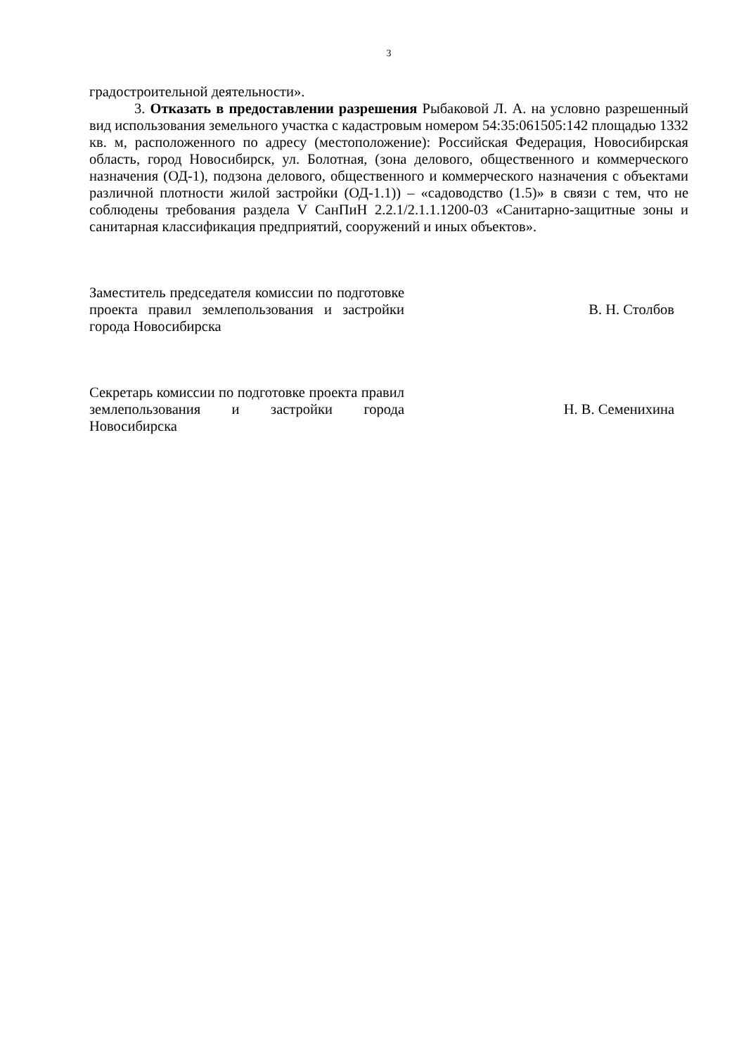3
градостроительной деятельности».
3. Отказать в предоставлении разрешения Рыбаковой Л. А. на условно разрешенный вид использования земельного участка с кадастровым номером 54:35:061505:142 площадью 1332 кв. м, расположенного по адресу (местоположение): Российская Федерация, Новосибирская область, город Новосибирск, ул. Болотная, (зона делового, общественного и коммерческого назначения (ОД-1), подзона делового, общественного и коммерческого назначения с объектами различной плотности жилой застройки (ОД-1.1)) – «садоводство (1.5)» в связи с тем, что не соблюдены требования раздела V СанПиН 2.2.1/2.1.1.1200-03 «Санитарно-защитные зоны и санитарная классификация предприятий, сооружений и иных объектов».
Заместитель председателя комиссии по подготовке проекта правил землепользования и застройки города Новосибирска
В. Н. Столбов
Секретарь комиссии по подготовке проекта правил землепользования и застройки города Новосибирска
Н. В. Семенихина